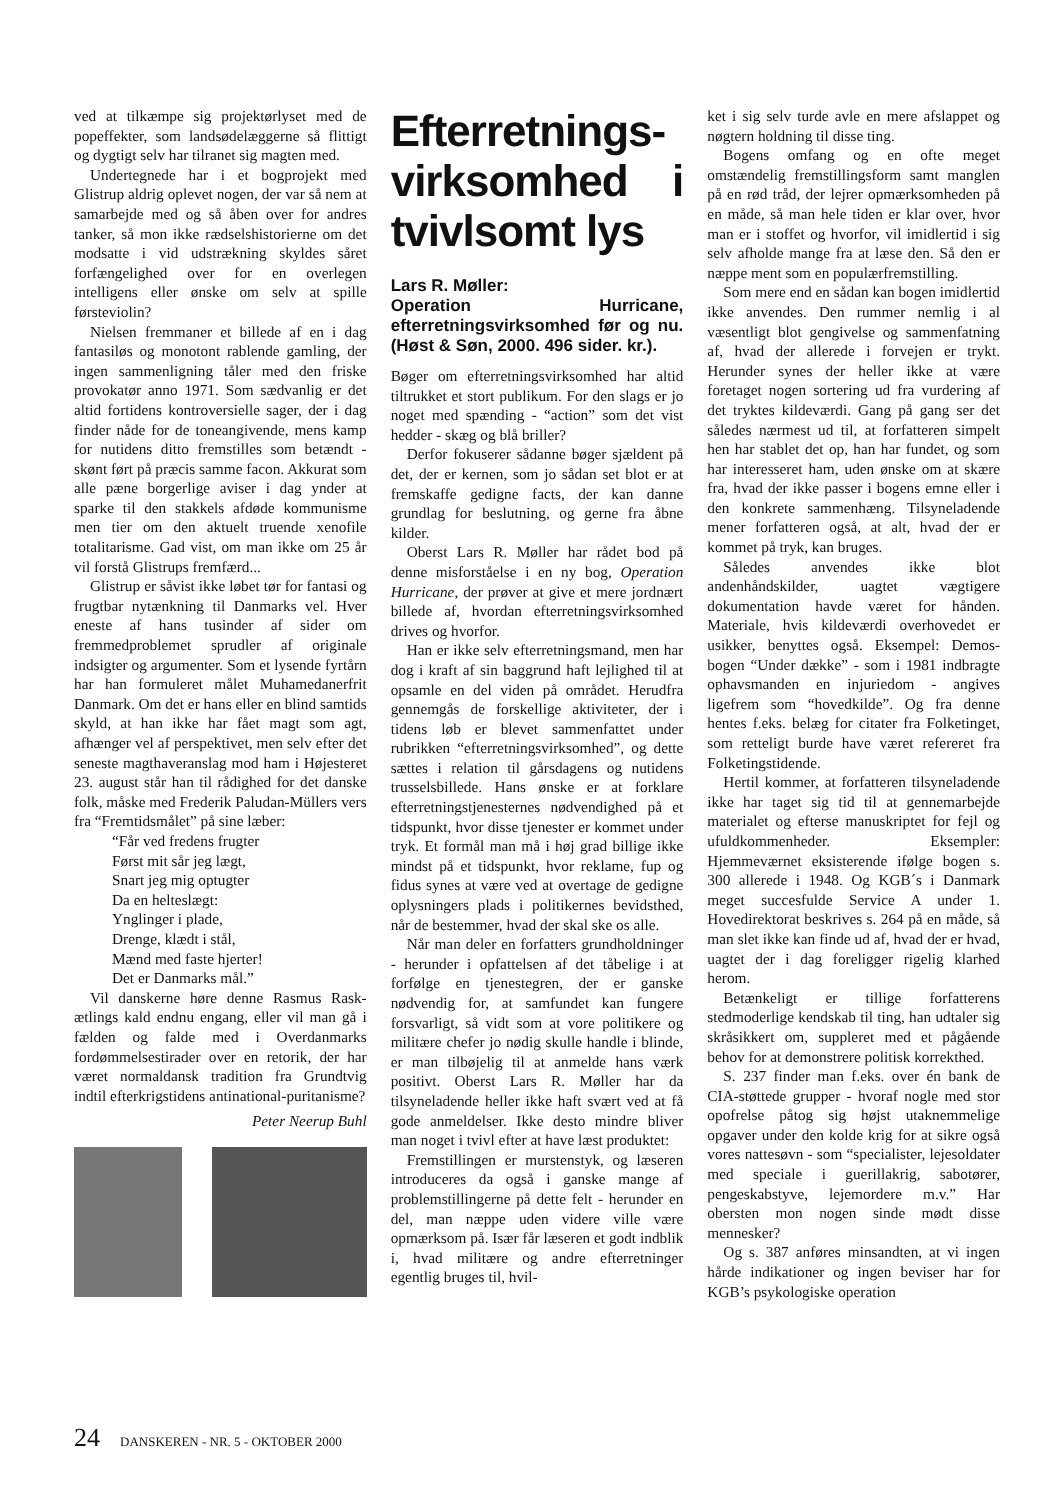ved at tilkæmpe sig projektørlyset med de popeffekter, som landsødelæggerne så flittigt og dygtigt selv har tilranet sig magten med.
Undertegnede har i et bogprojekt med Glistrup aldrig oplevet nogen, der var så nem at samarbejde med og så åben over for andres tanker, så mon ikke rædselshistorierne om det modsatte i vid udstrækning skyldes såret forfængelighed over for en overlegen intelligens eller ønske om selv at spille førsteviolin?
Nielsen fremmaner et billede af en i dag fantasiløs og monotont rablende gamling, der ingen sammenligning tåler med den friske provokatør anno 1971. Som sædvanlig er det altid fortidens kontroversielle sager, der i dag finder nåde for de toneangivende, mens kamp for nutidens ditto fremstilles som betændt - skønt ført på præcis samme facon. Akkurat som alle pæne borgerlige aviser i dag ynder at sparke til den stakkels afdøde kommunisme men tier om den aktuelt truende xenofile totalitarisme. Gad vist, om man ikke om 25 år vil forstå Glistrups fremfærd...
Glistrup er såvist ikke løbet tør for fantasi og frugtbar nytænkning til Danmarks vel. Hver eneste af hans tusinder af sider om fremmedproblemet sprudler af originale indsigter og argumenter. Som et lysende fyrtårn har han formuleret målet Muhamedanerfrit Danmark. Om det er hans eller en blind samtids skyld, at han ikke har fået magt som agt, afhænger vel af perspektivet, men selv efter det seneste magthaveranslag mod ham i Højesteret 23. august står han til rådighed for det danske folk, måske med Frederik Paludan-Müllers vers fra “Fremtidsmålet” på sine læber:
“Får ved fredens frugter
Først mit sår jeg lægt,
Snart jeg mig optugter
Da en helteslægt:
Ynglinger i plade,
Drenge, klædt i stål,
Mænd med faste hjerter!
Det er Danmarks mål.”
Vil danskerne høre denne Rasmus Rask-ætlings kald endnu engang, eller vil man gå i fælden og falde med i Overdanmarks fordømmelsestirader over en retorik, der har været normaldansk tradition fra Grundtvig indtil efterkrigstidens antinational-puritanisme?
Peter Neerup Buhl
Efterretnings-virksomhed i tvivlsomt lys
Lars R. Møller:
Operation Hurricane, efterretningsvirksomhed før og nu. (Høst & Søn, 2000. 496 sider. kr.).
Bøger om efterretningsvirksomhed har altid tiltrukket et stort publikum. For den slags er jo noget med spænding - “action” som det vist hedder - skæg og blå briller?
Derfor fokuserer sådanne bøger sjældent på det, der er kernen, som jo sådan set blot er at fremskaffe gedigne facts, der kan danne grundlag for beslutning, og gerne fra åbne kilder.
Oberst Lars R. Møller har rådet bod på denne misforståelse i en ny bog, Operation Hurricane, der prøver at give et mere jordnært billede af, hvordan efterretningsvirksomhed drives og hvorfor.
Han er ikke selv efterretningsmand, men har dog i kraft af sin baggrund haft lejlighed til at opsamle en del viden på området. Herudfra gennemgås de forskellige aktiviteter, der i tidens løb er blevet sammenfattet under rubrikken “efterretningsvirksomhed”, og dette sættes i relation til gårsdagens og nutidens trusselsbillede. Hans ønske er at forklare efterretningstjenesternes nødvendighed på et tidspunkt, hvor disse tjenester er kommet under tryk. Et formål man må i høj grad billige ikke mindst på et tidspunkt, hvor reklame, fup og fidus synes at være ved at overtage de gedigne oplysningers plads i politikernes bevidsthed, når de bestemmer, hvad der skal ske os alle.
Når man deler en forfatters grundholdninger - herunder i opfattelsen af det tåbelige i at forfølge en tjenestegren, der er ganske nødvendig for, at samfundet kan fungere forsvarligt, så vidt som at vore politikere og militære chefer jo nødig skulle handle i blinde, er man tilbøjelig til at anmelde hans værk positivt. Oberst Lars R. Møller har da tilsyneladende heller ikke haft svært ved at få gode anmeldelser. Ikke desto mindre bliver man noget i tvivl efter at have læst produktet:
Fremstillingen er murstenstyk, og læseren introduceres da også i ganske mange af problemstillingerne på dette felt - herunder en del, man næppe uden videre ville være opmærksom på. Især får læseren et godt indblik i, hvad militære og andre efterretninger egentlig bruges til, hvil-
ket i sig selv turde avle en mere afslappet og nøgtern holdning til disse ting.
Bogens omfang og en ofte meget omstændelig fremstillingsform samt manglen på en rød tråd, der lejrer opmærksomheden på en måde, så man hele tiden er klar over, hvor man er i stoffet og hvorfor, vil imidlertid i sig selv afholde mange fra at læse den. Så den er næppe ment som en populærfremstilling.
Som mere end en sådan kan bogen imidlertid ikke anvendes. Den rummer nemlig i al væsentligt blot gengivelse og sammenfatning af, hvad der allerede i forvejen er trykt. Herunder synes der heller ikke at være foretaget nogen sortering ud fra vurdering af det tryktes kildeværdi. Gang på gang ser det således nærmest ud til, at forfatteren simpelt hen har stablet det op, han har fundet, og som har interesseret ham, uden ønske om at skære fra, hvad der ikke passer i bogens emne eller i den konkrete sammenhæng. Tilsyneladende mener forfatteren også, at alt, hvad der er kommet på tryk, kan bruges.
Således anvendes ikke blot andenhåndskilder, uagtet vægtigere dokumentation havde været for hånden. Materiale, hvis kildeværdi overhovedet er usikker, benyttes også. Eksempel: Demos-bogen “Under dække” - som i 1981 indbragte ophavsmanden en injuriedom - angives ligefrem som “hovedkilde”. Og fra denne hentes f.eks. belæg for citater fra Folketinget, som retteligt burde have været refereret fra Folketingstidende.
Hertil kommer, at forfatteren tilsyneladende ikke har taget sig tid til at gennemarbejde materialet og efterse manuskriptet for fejl og ufuldkommenheder. Eksempler: Hjemmeværnet eksisterende ifølge bogen s. 300 allerede i 1948. Og KGB´s i Danmark meget succesfulde Service A under 1. Hovedirektorat beskrives s. 264 på en måde, så man slet ikke kan finde ud af, hvad der er hvad, uagtet der i dag foreligger rigelig klarhed herom.
Betænkeligt er tillige forfatterens stedmoderlige kendskab til ting, han udtaler sig skråsikkert om, suppleret med et pågående behov for at demonstrere politisk korrekthed.
S. 237 finder man f.eks. over én bank de CIA-støttede grupper - hvoraf nogle med stor opofrelse påtog sig højst utaknemmelige opgaver under den kolde krig for at sikre også vores nattesøvn - som “specialister, lejesoldater med speciale i guerillakrig, sabotører, pengeskabstyve, lejemordere m.v.” Har obersten mon nogen sinde mødt disse mennesker?
Og s. 387 anføres minsandten, at vi ingen hårde indikationer og ingen beviser har for KGB’s psykologiske operation
24 DANSKEREN - NR. 5 - OKTOBER 2000